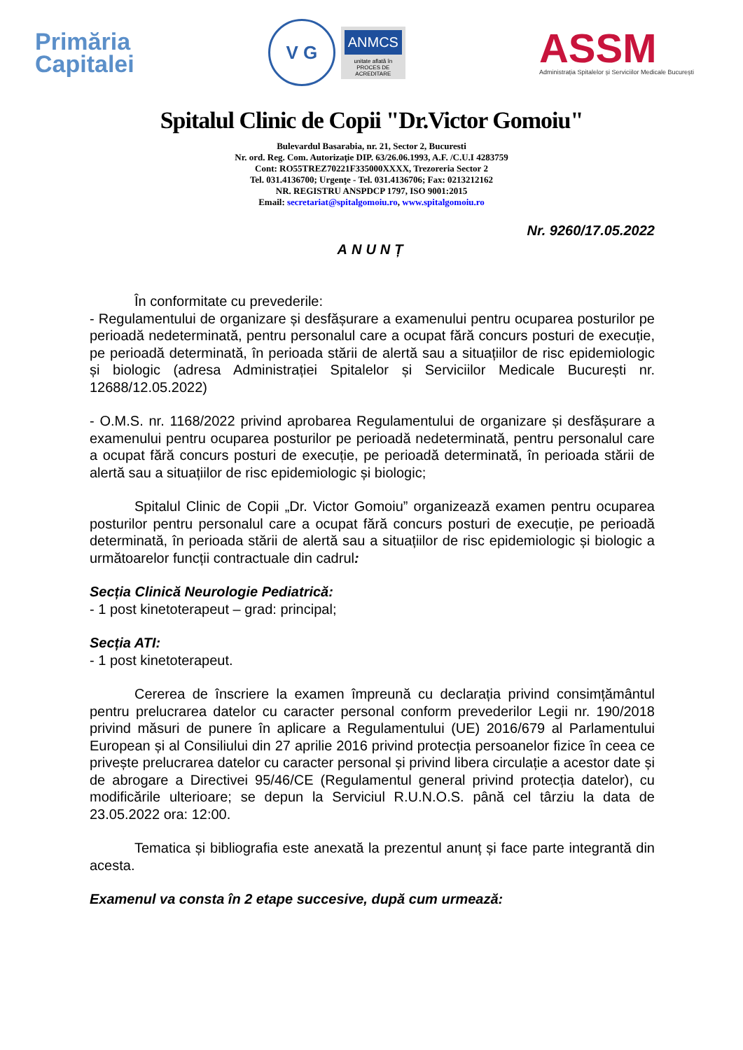Primăria
Capitalei
V G
ANMCS
unitate aflată în
PROCES DE ACREDITARE
ASSM
Administrația Spitalelor și Serviciilor Medicale București
Spitalul Clinic de Copii "Dr.Victor Gomoiu"
Bulevardul Basarabia, nr. 21, Sector 2, Bucuresti
Nr. ord. Reg. Com. Autorizaţie DIP. 63/26.06.1993, A.F. /C.U.I 4283759
Cont: RO55TREZ70221F335000XXXX, Trezoreria Sector 2
Tel. 031.4136700; Urgenţe - Tel. 031.4136706; Fax: 0213212162
NR. REGISTRU ANSPDCP 1797, ISO 9001:2015
Email: secretariat@spitalgomoiu.ro, www.spitalgomoiu.ro
Nr. 9260/17.05.2022
ANUNȚ
În conformitate cu prevederile:
- Regulamentului de organizare și desfășurare a examenului pentru ocuparea posturilor pe perioadă nedeterminată, pentru personalul care a ocupat fără concurs posturi de execuție, pe perioadă determinată, în perioada stării de alertă sau a situațiilor de risc epidemiologic și biologic (adresa Administrației Spitalelor și Serviciilor Medicale București nr. 12688/12.05.2022)
- O.M.S. nr. 1168/2022 privind aprobarea Regulamentului de organizare și desfășurare a examenului pentru ocuparea posturilor pe perioadă nedeterminată, pentru personalul care a ocupat fără concurs posturi de execuție, pe perioadă determinată, în perioada stării de alertă sau a situațiilor de risc epidemiologic și biologic;
Spitalul Clinic de Copii „Dr. Victor Gomoiu” organizează examen pentru ocuparea posturilor pentru personalul care a ocupat fără concurs posturi de execuție, pe perioadă determinată, în perioada stării de alertă sau a situațiilor de risc epidemiologic și biologic a următoarelor funcții contractuale din cadrul:
Secția Clinică Neurologie Pediatrică:
- 1 post kinetoterapeut – grad: principal;
Secția ATI:
- 1 post kinetoterapeut.
Cererea de înscriere la examen împreună cu declarația privind consimțământul pentru prelucrarea datelor cu caracter personal conform prevederilor Legii nr. 190/2018 privind măsuri de punere în aplicare a Regulamentului (UE) 2016/679 al Parlamentului European și al Consiliului din 27 aprilie 2016 privind protecția persoanelor fizice în ceea ce privește prelucrarea datelor cu caracter personal și privind libera circulație a acestor date și de abrogare a Directivei 95/46/CE (Regulamentul general privind protecția datelor), cu modificările ulterioare; se depun la Serviciul R.U.N.O.S. până cel târziu la data de 23.05.2022 ora: 12:00.
Tematica și bibliografia este anexată la prezentul anunț și face parte integrantă din acesta.
Examenul va consta în 2 etape succesive, după cum urmează: